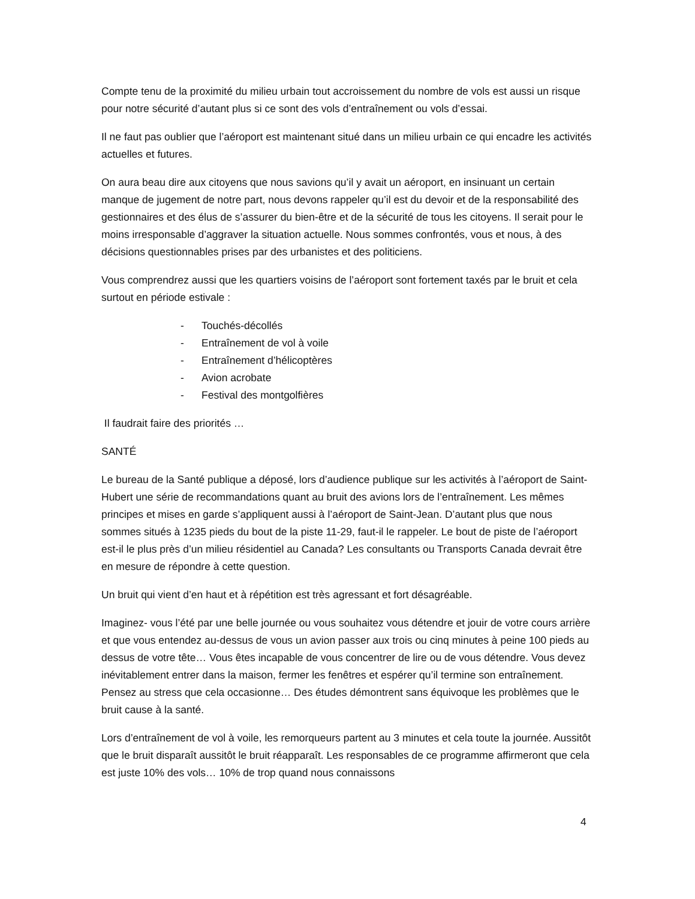Compte tenu de la proximité du milieu urbain tout accroissement du nombre de vols est aussi un risque pour notre sécurité d’autant plus si ce sont des vols d’entraînement ou vols d’essai.
Il ne faut pas oublier que l’aéroport est maintenant situé dans un milieu urbain ce qui encadre les activités actuelles et futures.
On aura beau dire aux citoyens que nous savions qu’il y avait un aéroport, en insinuant un certain manque de jugement de notre part, nous devons rappeler qu’il est du devoir et de la responsabilité des gestionnaires et des élus de s’assurer du bien-être et de la sécurité de tous les citoyens. Il serait pour le moins irresponsable d’aggraver la situation actuelle. Nous sommes confrontés, vous et nous, à des décisions questionnables prises par des urbanistes et des politiciens.
Vous comprendrez aussi que les quartiers voisins de l’aéroport sont fortement taxés par le bruit et cela surtout en période estivale :
- Touchés-décollés
- Entraînement de vol à voile
- Entraînement d’hélicoptères
- Avion acrobate
- Festival des montgolfières
Il faudrait faire des priorités …
SANTÉ
Le bureau de la Santé publique a déposé, lors d’audience publique sur les activités à l’aéroport de Saint-Hubert une série de recommandations quant au bruit des avions lors de l’entraînement. Les mêmes principes et mises en garde s’appliquent aussi à l’aéroport de Saint-Jean. D’autant plus que nous sommes situés à 1235 pieds du bout de la piste 11-29, faut-il le rappeler. Le bout de piste de l’aéroport est-il le plus près d’un milieu résidentiel au Canada? Les consultants ou Transports Canada devrait être en mesure de répondre à cette question.
Un bruit qui vient d’en haut et à répétition est très agressant et fort désagréable.
Imaginez- vous l’été par une belle journée ou vous souhaitez vous détendre et jouir de votre cours arrière et que vous entendez au-dessus de vous un avion passer aux trois ou cinq minutes à peine 100 pieds au dessus de votre tête… Vous êtes incapable de vous concentrer de lire ou de vous détendre. Vous devez inévitablement entrer dans la maison, fermer les fenêtres et espérer qu’il termine son entraînement. Pensez au stress que cela occasionne… Des études démontrent sans équivoque les problèmes que le bruit cause à la santé.
Lors d’entraînement de vol à voile, les remorqueurs partent au 3 minutes et cela toute la journée. Aussitôt que le bruit disparaît aussitôt le bruit réapparaît. Les responsables de ce programme affirmeront que cela est juste 10% des vols… 10% de trop quand nous connaissons
4